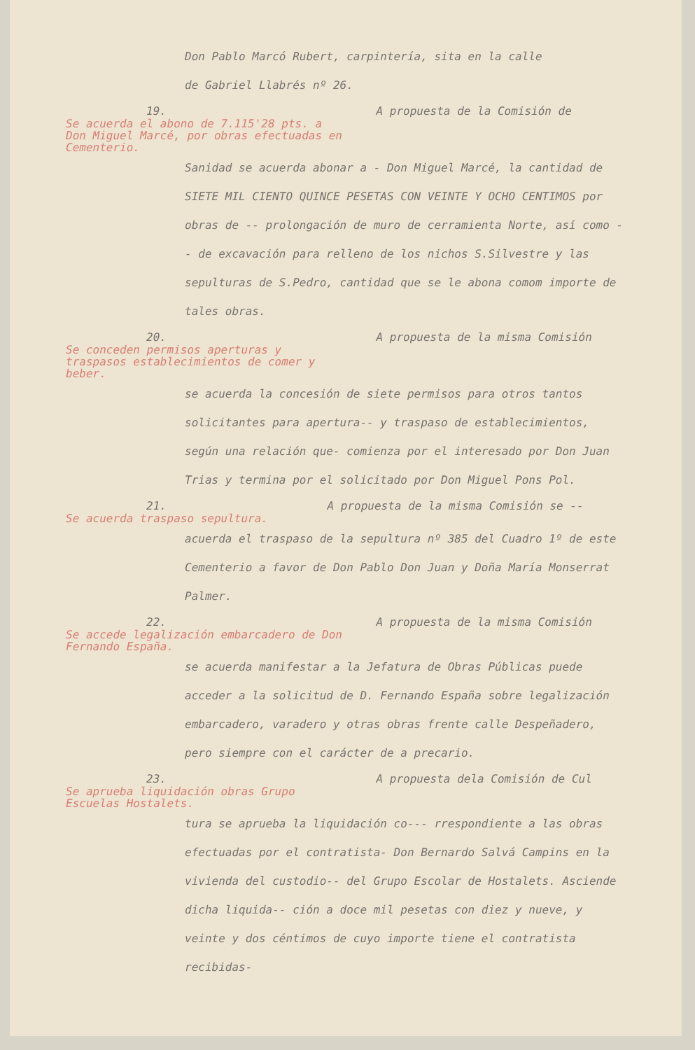Don Pablo Marcó Rubert, carpintería, sita en la calle
de Gabriel Llabrés nº 26.
19. A propuesta de la Comisión de
Se acuerda el abono de 7.115'28 pts. a Don Miguel Marcé, por obras efectuadas en Cementerio.
Sanidad se acuerda abonar a - Don Miguel Marcé, la cantidad de SIETE MIL CIENTO QUINCE PESETAS CON VEINTE Y OCHO CENTIMOS por obras de -- prolongación de muro de cerramienta Norte, así como -- de excavación para relleno de los nichos S.Silvestre y las sepulturas de S.Pedro, cantidad que se le abona comom importe de tales obras.
20. A propuesta de la misma Comisión
Se conceden permisos aperturas y traspasos establecimientos de comer y beber.
se acuerda la concesión de siete permisos para otros tantos solicitantes para apertura-- y traspaso de establecimientos, según una relación que- comienza por el interesado por Don Juan Trias y termina por el solicitado por Don Miguel Pons Pol.
21. A propuesta de la misma Comisión se --
Se acuerda traspaso sepultura.
acuerda el traspaso de la sepultura nº 385 del Cuadro 1º de este Cementerio a favor de Don Pablo Don Juan y Doña María Monserrat Palmer.
22. A propuesta de la misma Comisión
Se accede legalización embarcadero de Don Fernando España.
se acuerda manifestar a la Jefatura de Obras Públicas puede acceder a la solicitud de D. Fernando España sobre legalización embarcadero, varadero y otras obras frente calle Despeñadero, pero siempre con el carácter de a precario.
23. A propuesta dela Comisión de Cul
Se aprueba liquidación obras Grupo Escuelas Hostalets.
tura se aprueba la liquidación co--- rrespondiente a las obras efectuadas por el contratista- Don Bernardo Salvá Campins en la vivienda del custodio-- del Grupo Escolar de Hostalets. Asciende dicha liquida-- ción a doce mil pesetas con diez y nueve, y veinte y dos céntimos de cuyo importe tiene el contratista recibidas-